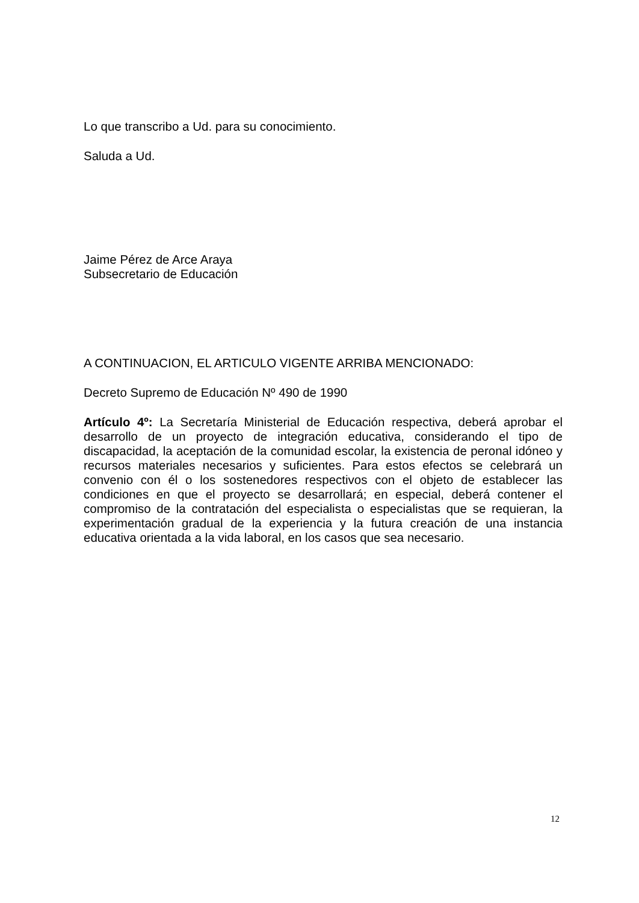Lo que transcribo a Ud. para su conocimiento.
Saluda a Ud.
Jaime Pérez de Arce Araya
Subsecretario de Educación
A CONTINUACION, EL ARTICULO VIGENTE ARRIBA MENCIONADO:
Decreto Supremo de Educación Nº 490 de 1990
Artículo 4º: La Secretaría Ministerial de Educación respectiva, deberá aprobar el desarrollo de un proyecto de integración educativa, considerando el tipo de discapacidad, la aceptación de la comunidad escolar, la existencia de peronal idóneo y recursos materiales necesarios y suficientes. Para estos efectos se celebrará un convenio con él o los sostenedores respectivos con el objeto de establecer las condiciones en que el proyecto se desarrollará; en especial, deberá contener el compromiso de la contratación del especialista o especialistas que se requieran, la experimentación gradual de la experiencia y la futura creación de una instancia educativa orientada a la vida laboral, en los casos que sea necesario.
12